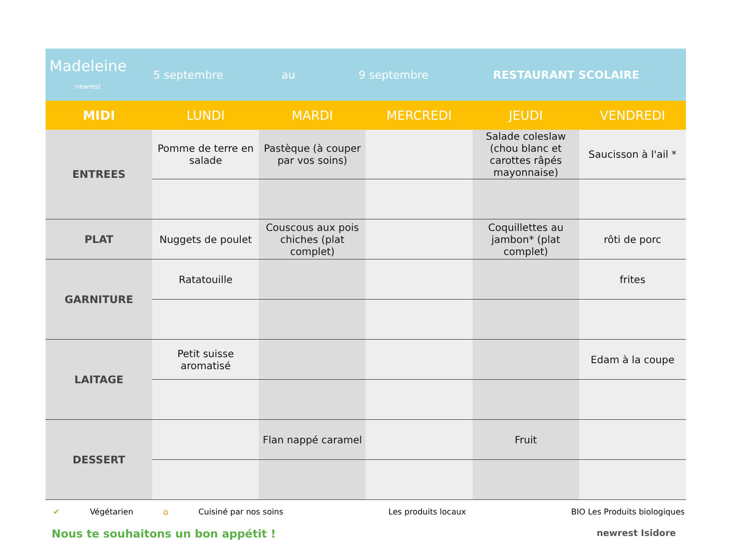Madeleine
newrest
5 septembre au 9 septembre RESTAURANT SCOLAIRE
| MIDI | LUNDI | MARDI | MERCREDI | JEUDI | VENDREDI |
| --- | --- | --- | --- | --- | --- |
| ENTREES | Pomme de terre en salade | Pastèque (à couper par vos soins) | | Salade coleslaw (chou blanc et carottes râpés mayonnaise) | Saucisson à l'ail * |
| PLAT | Nuggets de poulet | Couscous aux pois chiches (plat complet) | | Coquillettes au jambon* (plat complet) | rôti de porc |
| GARNITURE | Ratatouille | | | | frites |
| LAITAGE | Petit suisse aromatisé | | | | Edam à la coupe |
| DESSERT | | Flan nappé caramel | | Fruit | |
✔ Végétarien ⌂ Cuisiné par nos soins Les produits locaux BIO Les Produits biologiques
Nous te souhaitons un bon appétit ! newrest Isidore